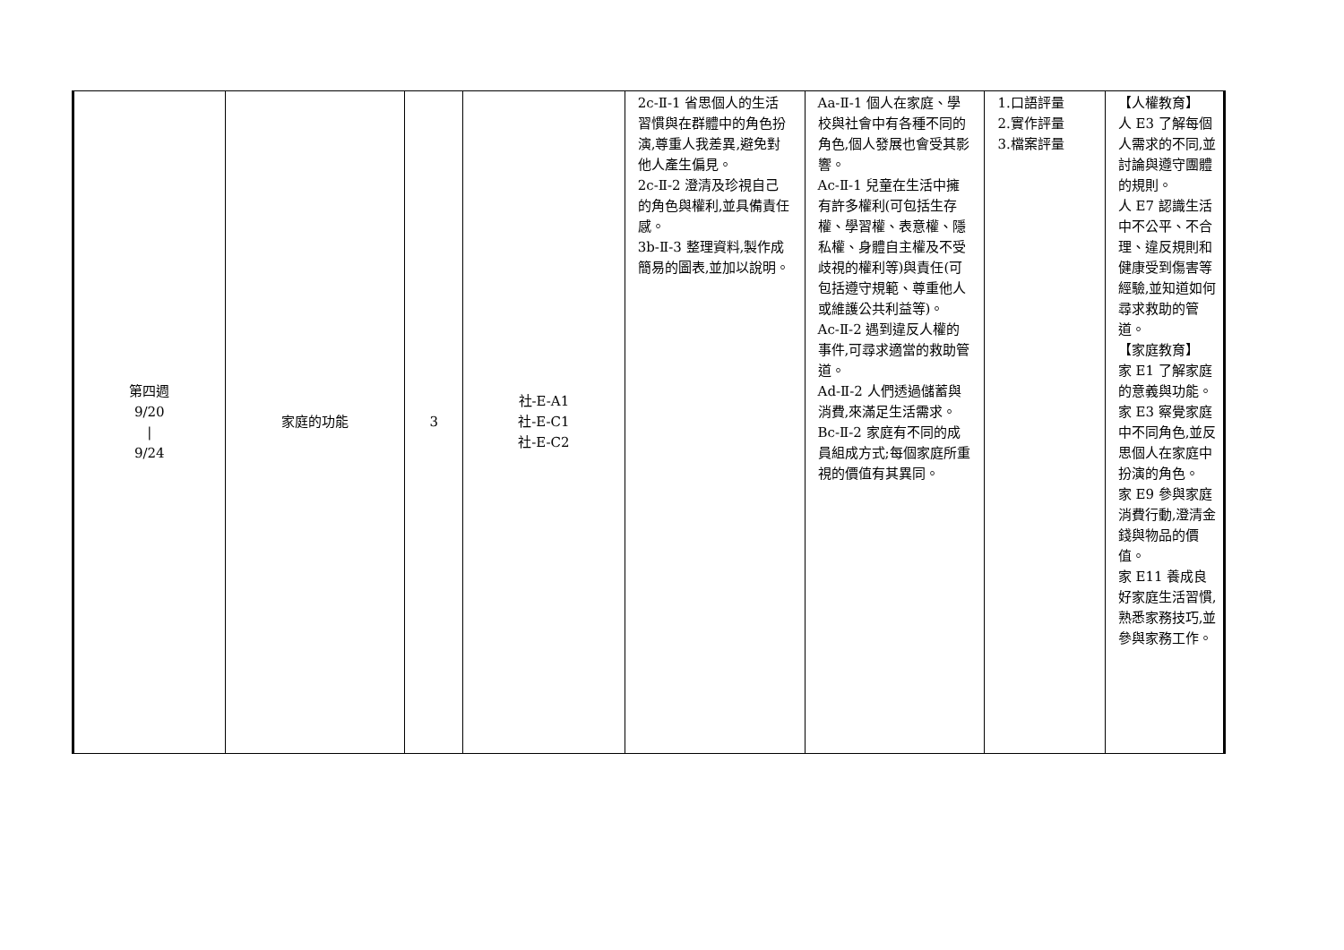| 第四週 9/20 / 9/24 | 家庭的功能 | 3 | 社-E-A1 社-E-C1 社-E-C2 | 2c-Ⅱ-1 省思個人的生活習慣與在群體中的角色扮演,尊重人我差異,避免對他人產生偏見。 2c-Ⅱ-2 澄清及珍視自己的角色與權利,並具備責任感。 3b-Ⅱ-3 整理資料,製作成簡易的圖表,並加以說明。 | Aa-Ⅱ-1 個人在家庭、學校與社會中有各種不同的角色,個人發展也會受其影響。 Ac-Ⅱ-1 兒童在生活中擁有許多權利(可包括生存權、學習權、表意權、隱私權、身體自主權及不受歧視的權利等)與責任(可包括遵守規範、尊重他人或維護公共利益等)。 Ac-Ⅱ-2 遇到違反人權的事件,可尋求適當的救助管道。 Ad-Ⅱ-2 人們透過儲蓄與消費,來滿足生活需求。 Bc-Ⅱ-2 家庭有不同的成員組成方式;每個家庭所重視的價值有其異同。 | 1.口語評量 2.實作評量 3.檔案評量 | 【人權教育】 人 E3 了解每個人需求的不同,並討論與遵守團體的規則。 人 E7 認識生活中不公平、不合理、違反規則和健康受到傷害等經驗,並知道如何尋求救助的管道。 【家庭教育】 家 E1 了解家庭的意義與功能。 家 E3 察覺家庭中不同角色,並反思個人在家庭中扮演的角色。 家 E9 參與家庭消費行動,澄清金錢與物品的價值。 家 E11 養成良好家庭生活習慣,熟悉家務技巧,並參與家務工作。 |